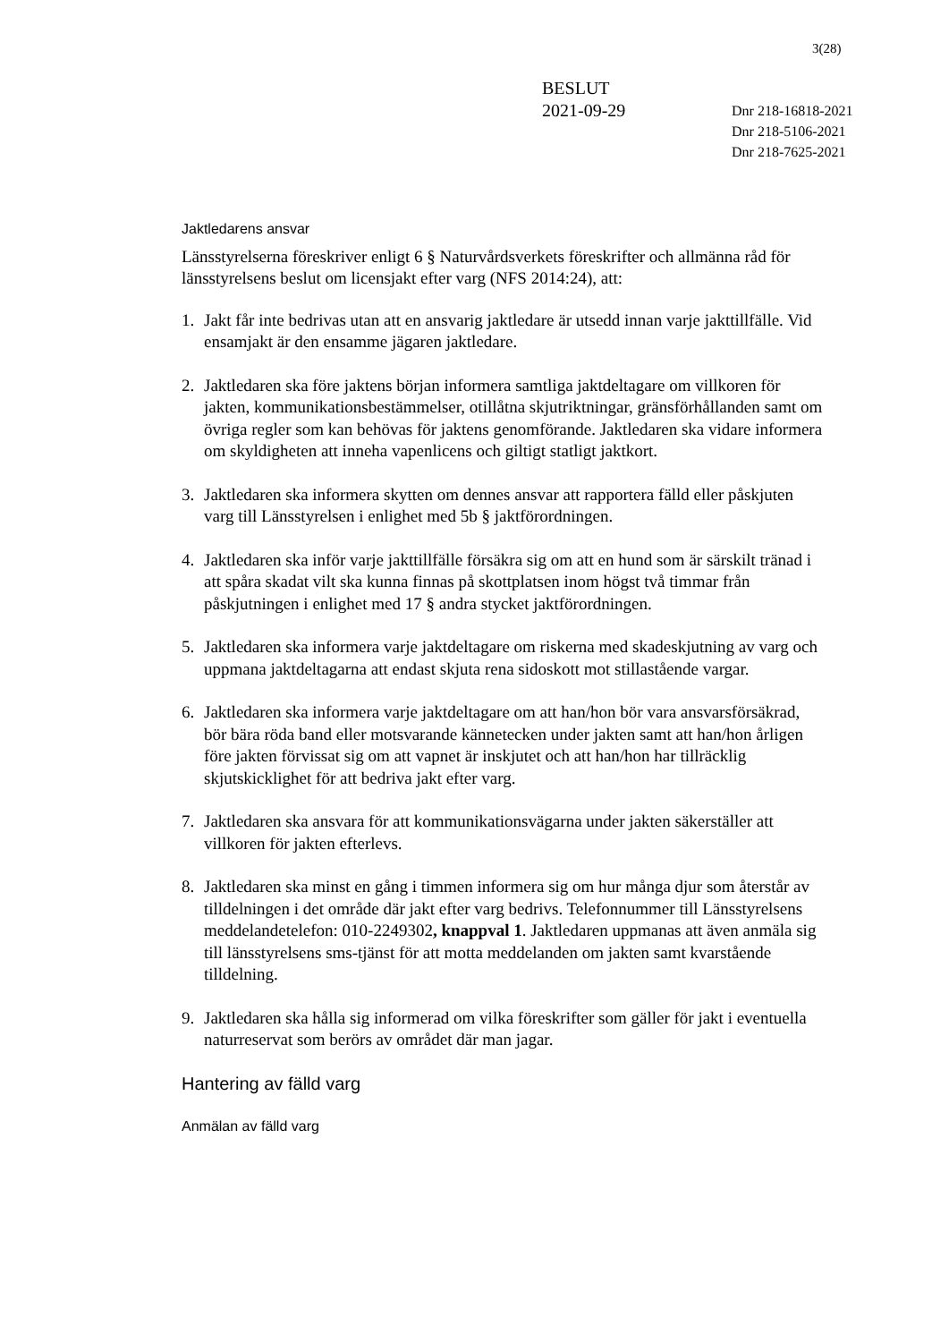3(28)
BESLUT
2021-09-29
Dnr 218-16818-2021
Dnr 218-5106-2021
Dnr 218-7625-2021
Jaktledarens ansvar
Länsstyrelserna föreskriver enligt 6 § Naturvårdsverkets föreskrifter och allmänna råd för länsstyrelsens beslut om licensjakt efter varg (NFS 2014:24), att:
1. Jakt får inte bedrivas utan att en ansvarig jaktledare är utsedd innan varje jakttillfälle. Vid ensamjakt är den ensamme jägaren jaktledare.
2. Jaktledaren ska före jaktens början informera samtliga jaktdeltagare om villkoren för jakten, kommunikationsbestämmelser, otillåtna skjutriktningar, gränsförhållanden samt om övriga regler som kan behövas för jaktens genomförande. Jaktledaren ska vidare informera om skyldigheten att inneha vapenlicens och giltigt statligt jaktkort.
3. Jaktledaren ska informera skytten om dennes ansvar att rapportera fälld eller påskjuten varg till Länsstyrelsen i enlighet med 5b § jaktförordningen.
4. Jaktledaren ska inför varje jakttillfälle försäkra sig om att en hund som är särskilt tränad i att spåra skadat vilt ska kunna finnas på skottplatsen inom högst två timmar från påskjutningen i enlighet med 17 § andra stycket jaktförordningen.
5. Jaktledaren ska informera varje jaktdeltagare om riskerna med skadeskjutning av varg och uppmana jaktdeltagarna att endast skjuta rena sidoskott mot stillastående vargar.
6. Jaktledaren ska informera varje jaktdeltagare om att han/hon bör vara ansvarsförsäkrad, bör bära röda band eller motsvarande kännetecken under jakten samt att han/hon årligen före jakten förvissat sig om att vapnet är inskjutet och att han/hon har tillräcklig skjutskicklighet för att bedriva jakt efter varg.
7. Jaktledaren ska ansvara för att kommunikationsvägarna under jakten säkerställer att villkoren för jakten efterlevs.
8. Jaktledaren ska minst en gång i timmen informera sig om hur många djur som återstår av tilldelningen i det område där jakt efter varg bedrivs. Telefonnummer till Länsstyrelsens meddelandetelefon: 010-2249302, knappval 1. Jaktledaren uppmanas att även anmäla sig till länsstyrelsens sms-tjänst för att motta meddelanden om jakten samt kvarstående tilldelning.
9. Jaktledaren ska hålla sig informerad om vilka föreskrifter som gäller för jakt i eventuella naturreservat som berörs av området där man jagar.
Hantering av fälld varg
Anmälan av fälld varg